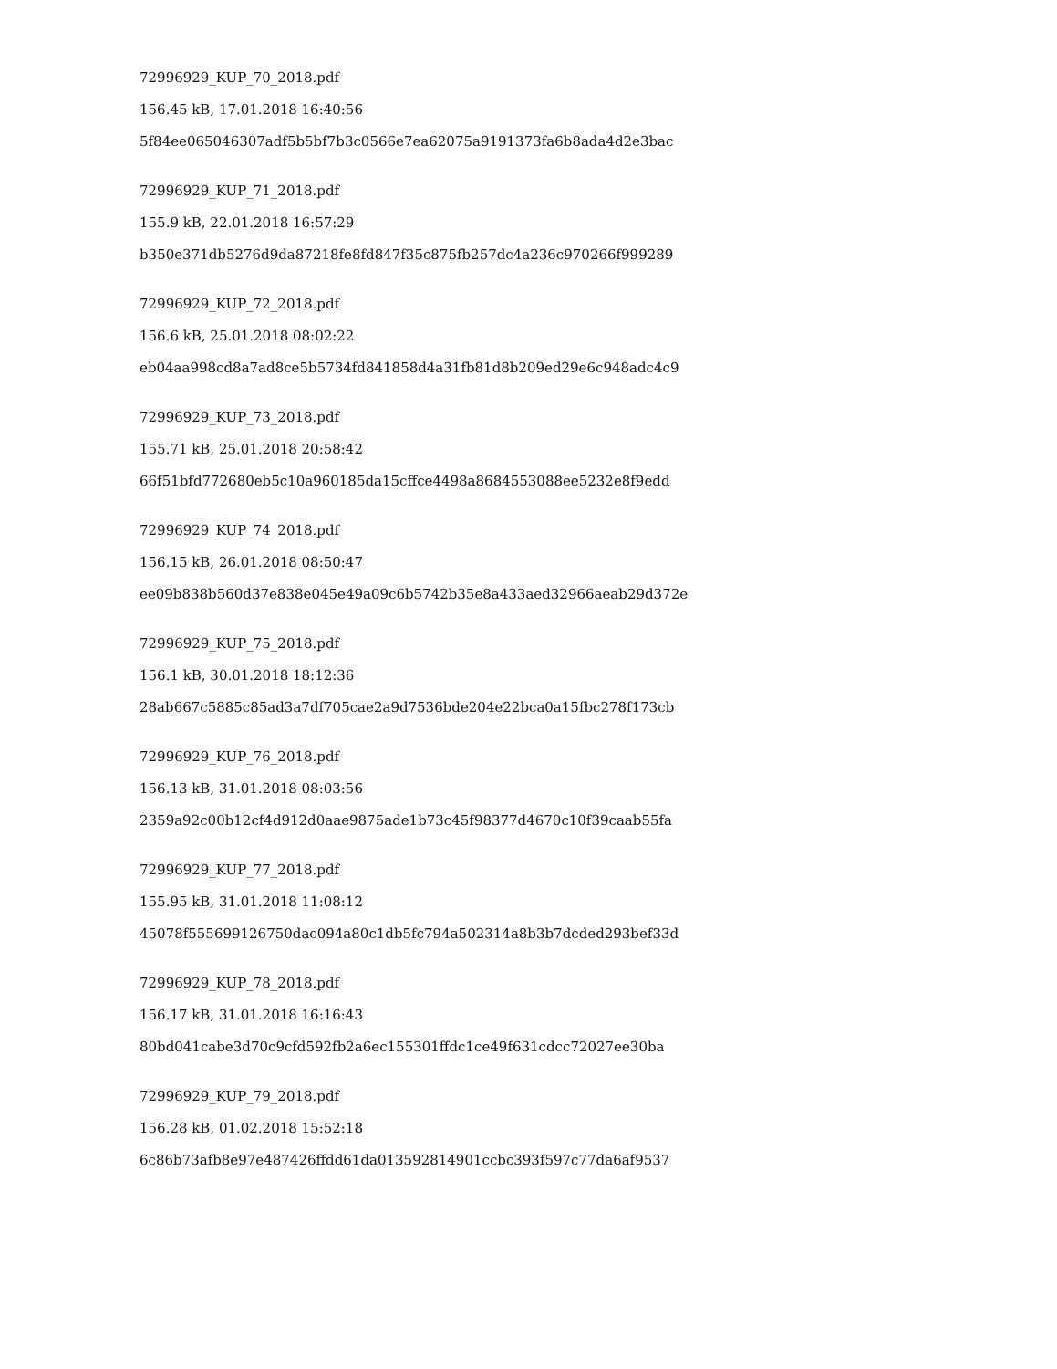72996929_KUP_70_2018.pdf
156.45 kB, 17.01.2018 16:40:56
5f84ee065046307adf5b5bf7b3c0566e7ea62075a9191373fa6b8ada4d2e3bac
72996929_KUP_71_2018.pdf
155.9 kB, 22.01.2018 16:57:29
b350e371db5276d9da87218fe8fd847f35c875fb257dc4a236c970266f999289
72996929_KUP_72_2018.pdf
156.6 kB, 25.01.2018 08:02:22
eb04aa998cd8a7ad8ce5b5734fd841858d4a31fb81d8b209ed29e6c948adc4c9
72996929_KUP_73_2018.pdf
155.71 kB, 25.01.2018 20:58:42
66f51bfd772680eb5c10a960185da15cffce4498a8684553088ee5232e8f9edd
72996929_KUP_74_2018.pdf
156.15 kB, 26.01.2018 08:50:47
ee09b838b560d37e838e045e49a09c6b5742b35e8a433aed32966aeab29d372e
72996929_KUP_75_2018.pdf
156.1 kB, 30.01.2018 18:12:36
28ab667c5885c85ad3a7df705cae2a9d7536bde204e22bca0a15fbc278f173cb
72996929_KUP_76_2018.pdf
156.13 kB, 31.01.2018 08:03:56
2359a92c00b12cf4d912d0aae9875ade1b73c45f98377d4670c10f39caab55fa
72996929_KUP_77_2018.pdf
155.95 kB, 31.01.2018 11:08:12
45078f555699126750dac094a80c1db5fc794a502314a8b3b7dcded293bef33d
72996929_KUP_78_2018.pdf
156.17 kB, 31.01.2018 16:16:43
80bd041cabe3d70c9cfd592fb2a6ec155301ffdc1ce49f631cdcc72027ee30ba
72996929_KUP_79_2018.pdf
156.28 kB, 01.02.2018 15:52:18
6c86b73afb8e97e487426ffdd61da013592814901ccbc393f597c77da6af9537